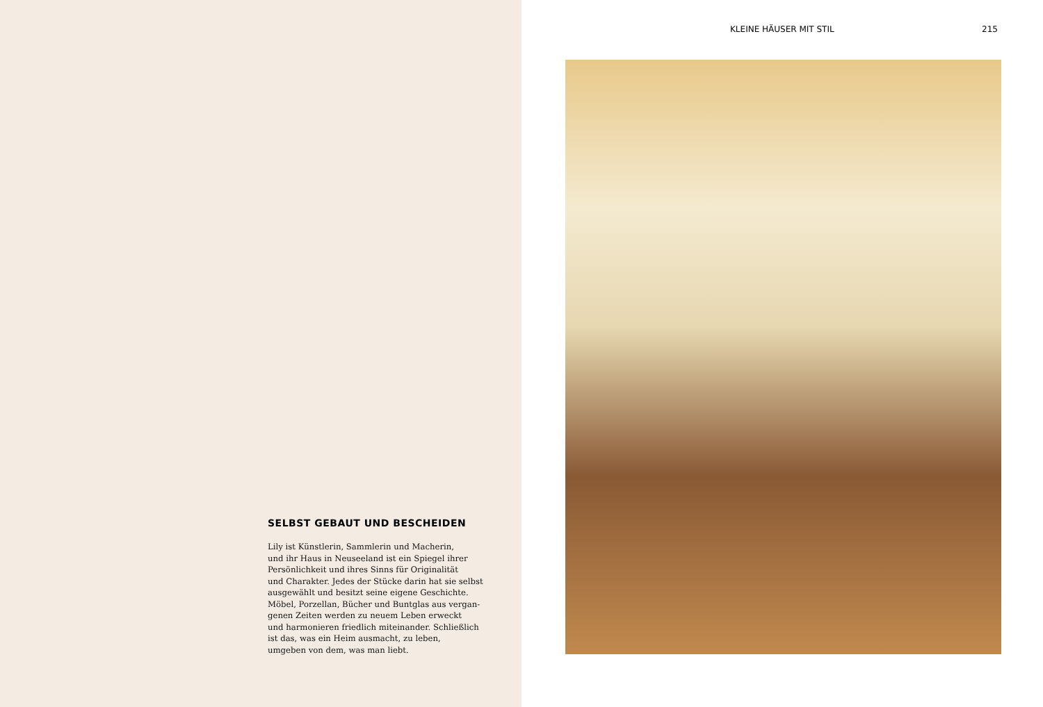SELBST GEBAUT UND BESCHEIDEN
Lily ist Künstlerin, Sammlerin und Macherin,
und ihr Haus in Neuseeland ist ein Spiegel ihrer
Persönlichkeit und ihres Sinns für Originalität
und Charakter. Jedes der Stücke darin hat sie selbst
ausgewählt und besitzt seine eigene Geschichte.
Möbel, Porzellan, Bücher und Buntglas aus vergan-
genen Zeiten werden zu neuem Leben erweckt
und harmonieren friedlich miteinander. Schließlich
ist das, was ein Heim ausmacht, zu leben,
umgeben von dem, was man liebt.
KLEINE HÄUSER MIT STIL 215